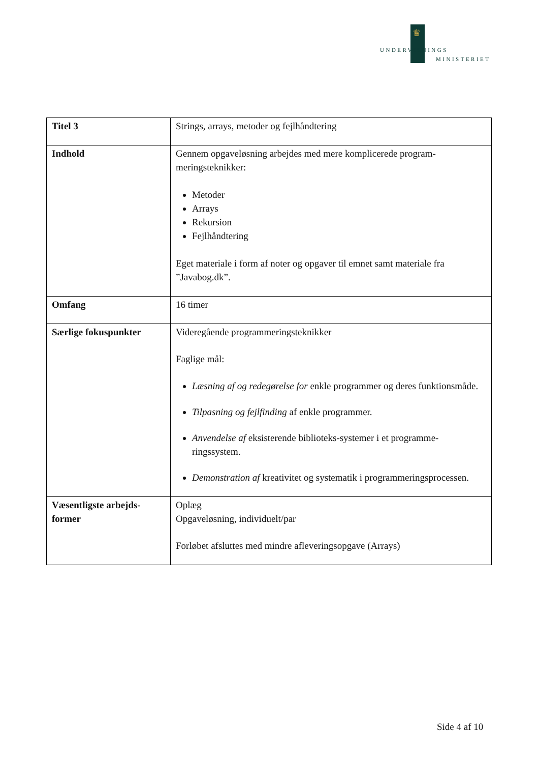♛
UNDERVISNINGS
MINISTERIET
| Titel 3 | Strings, arrays, metoder og fejlhåndtering |
| Indhold | Gennem opgaveløsning arbejdes med mere komplicerede program-meringsteknikker: Metoder Arrays Rekursion Fejlhåndtering Eget materiale i form af noter og opgaver til emnet samt materiale fra ”Javabog.dk”. |
| Omfang | 16 timer |
| Særlige fokuspunkter | Videregående programmeringsteknikker Faglige mål: Læsning af og redegørelse for enkle programmer og deres funktionsmåde. Tilpasning og fejlfinding af enkle programmer. Anvendelse af eksisterende biblioteks-systemer i et programme-ringssystem. Demonstration af kreativitet og systematik i programmeringsprocessen. |
| Væsentligste arbejds-former | Oplæg Opgaveløsning, individuelt/par Forløbet afsluttes med mindre afleveringsopgave (Arrays) |
Side 4 af 10